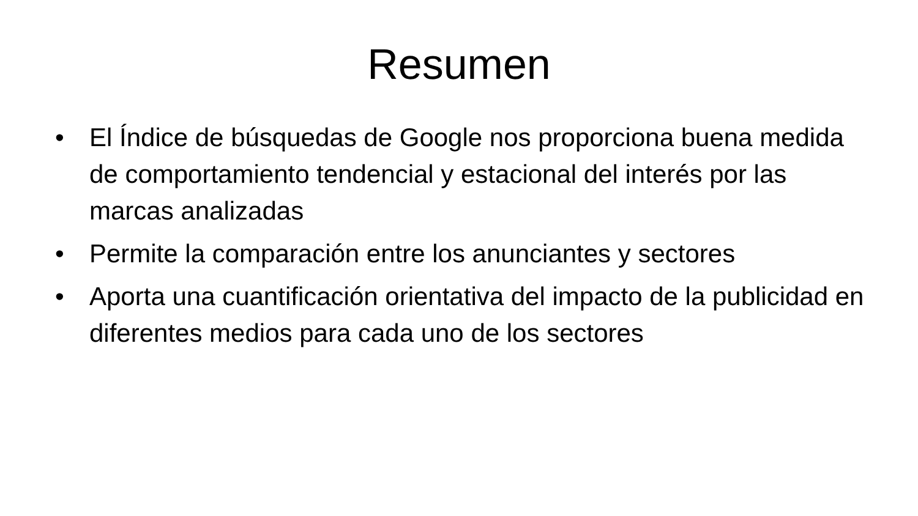Resumen
• El Índice de búsquedas de Google nos proporciona buena medida de comportamiento tendencial y estacional del interés por las marcas analizadas
• Permite la comparación entre los anunciantes y sectores
• Aporta una cuantificación orientativa del impacto de la publicidad en diferentes medios para cada uno de los sectores